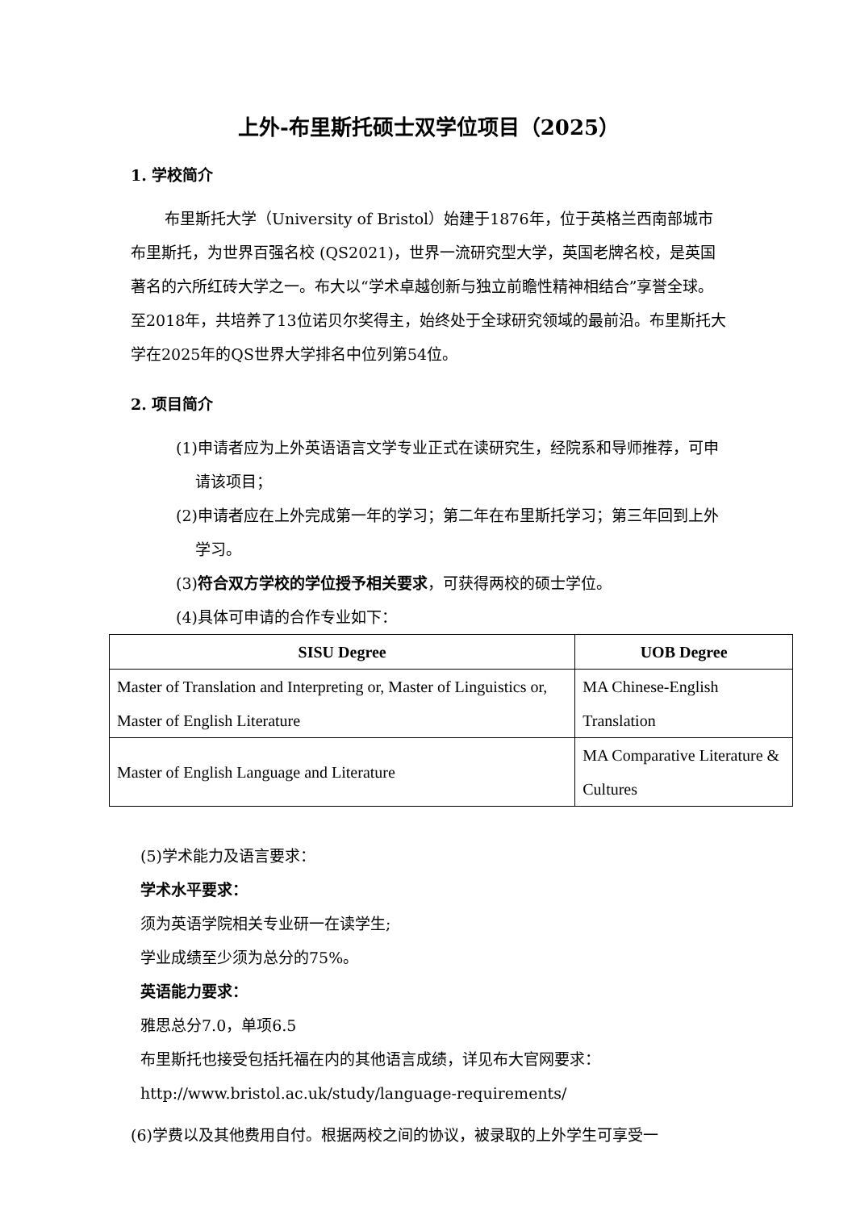上外-布里斯托硕士双学位项目（2025）
1. 学校简介
布里斯托大学（University of Bristol）始建于1876年，位于英格兰西南部城市布里斯托，为世界百强名校 (QS2021)，世界一流研究型大学，英国老牌名校，是英国著名的六所红砖大学之一。布大以“学术卓越创新与独立前瞻性精神相结合”享誉全球。至2018年，共培养了13位诺贝尔奖得主，始终处于全球研究领域的最前沿。布里斯托大学在2025年的QS世界大学排名中位列第54位。
2. 项目简介
(1)申请者应为上外英语语言文学专业正式在读研究生，经院系和导师推荐，可申请该项目；
(2)申请者应在上外完成第一年的学习；第二年在布里斯托学习；第三年回到上外学习。
(3)符合双方学校的学位授予相关要求，可获得两校的硕士学位。
(4)具体可申请的合作专业如下：
| SISU Degree | UOB Degree |
| --- | --- |
| Master of Translation and Interpreting or, Master of Linguistics or, Master of English Literature | MA Chinese-English Translation |
| Master of English Language and Literature | MA Comparative Literature & Cultures |
(5)学术能力及语言要求：
学术水平要求：
须为英语学院相关专业研一在读学生;
学业成绩至少须为总分的75%。
英语能力要求：
雅思总分7.0，单项6.5
布里斯托也接受包括托福在内的其他语言成绩，详见布大官网要求：
http://www.bristol.ac.uk/study/language-requirements/
(6)学费以及其他费用自付。根据两校之间的协议，被录取的上外学生可享受一